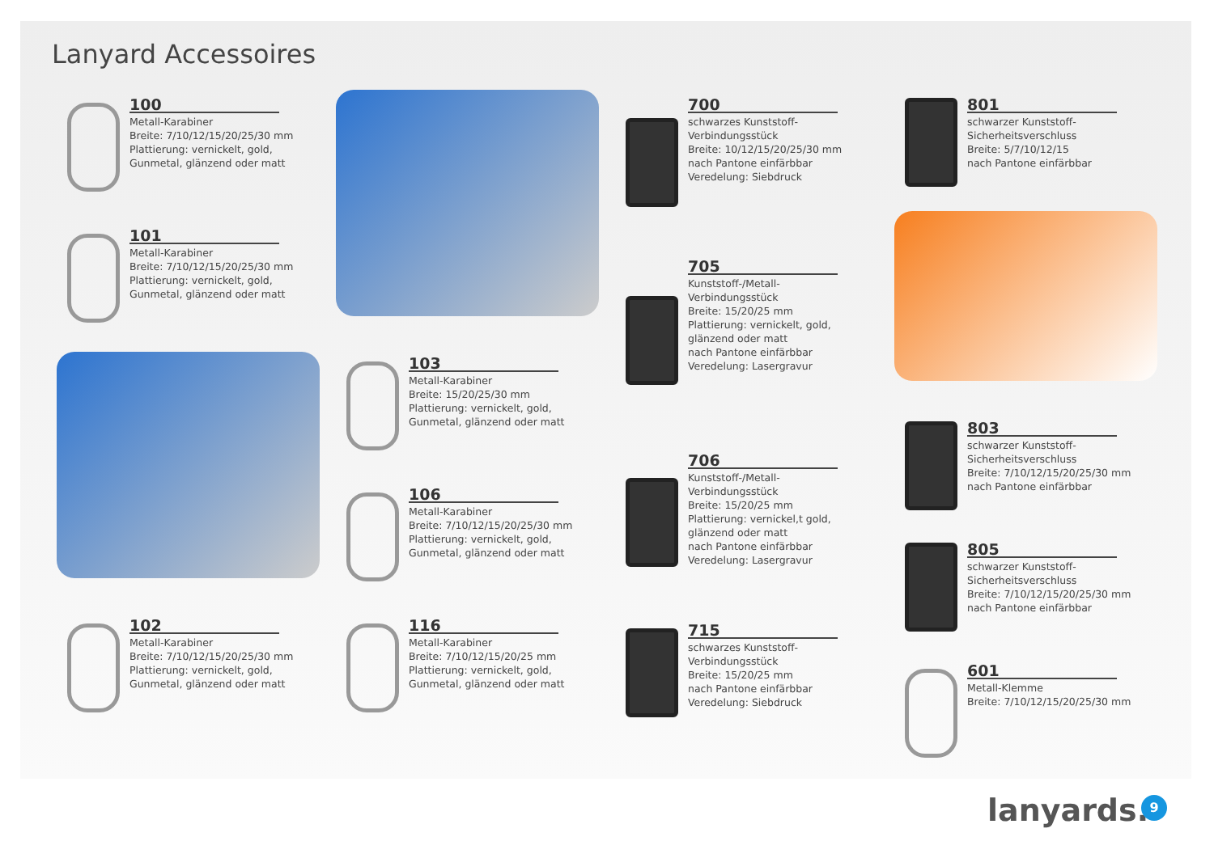Lanyard Accessoires
100
Metall-Karabiner
Breite: 7/10/12/15/20/25/30 mm
Plattierung: vernickelt, gold,
Gunmetal, glänzend oder matt
101
Metall-Karabiner
Breite: 7/10/12/15/20/25/30 mm
Plattierung: vernickelt, gold,
Gunmetal, glänzend oder matt
102
Metall-Karabiner
Breite: 7/10/12/15/20/25/30 mm
Plattierung: vernickelt, gold,
Gunmetal, glänzend oder matt
103
Metall-Karabiner
Breite: 15/20/25/30 mm
Plattierung: vernickelt, gold,
Gunmetal, glänzend oder matt
106
Metall-Karabiner
Breite: 7/10/12/15/20/25/30 mm
Plattierung: vernickelt, gold,
Gunmetal, glänzend oder matt
116
Metall-Karabiner
Breite: 7/10/12/15/20/25 mm
Plattierung: vernickelt, gold,
Gunmetal, glänzend oder matt
700
schwarzes Kunststoff-
Verbindungsstück
Breite: 10/12/15/20/25/30 mm
nach Pantone einfärbbar
Veredelung: Siebdruck
705
Kunststoff-/Metall-
Verbindungsstück
Breite: 15/20/25 mm
Plattierung: vernickelt, gold,
glänzend oder matt
nach Pantone einfärbbar
Veredelung: Lasergravur
706
Kunststoff-/Metall-
Verbindungsstück
Breite: 15/20/25 mm
Plattierung: vernickel,t gold,
glänzend oder matt
nach Pantone einfärbbar
Veredelung: Lasergravur
715
schwarzes Kunststoff-
Verbindungsstück
Breite: 15/20/25 mm
nach Pantone einfärbbar
Veredelung: Siebdruck
801
schwarzer Kunststoff-
Sicherheitsverschluss
Breite: 5/7/10/12/15
nach Pantone einfärbbar
803
schwarzer Kunststoff-
Sicherheitsverschluss
Breite: 7/10/12/15/20/25/30 mm
nach Pantone einfärbbar
805
schwarzer Kunststoff-
Sicherheitsverschluss
Breite: 7/10/12/15/20/25/30 mm
nach Pantone einfärbbar
601
Metall-Klemme
Breite: 7/10/12/15/20/25/30 mm
lanyards. 9